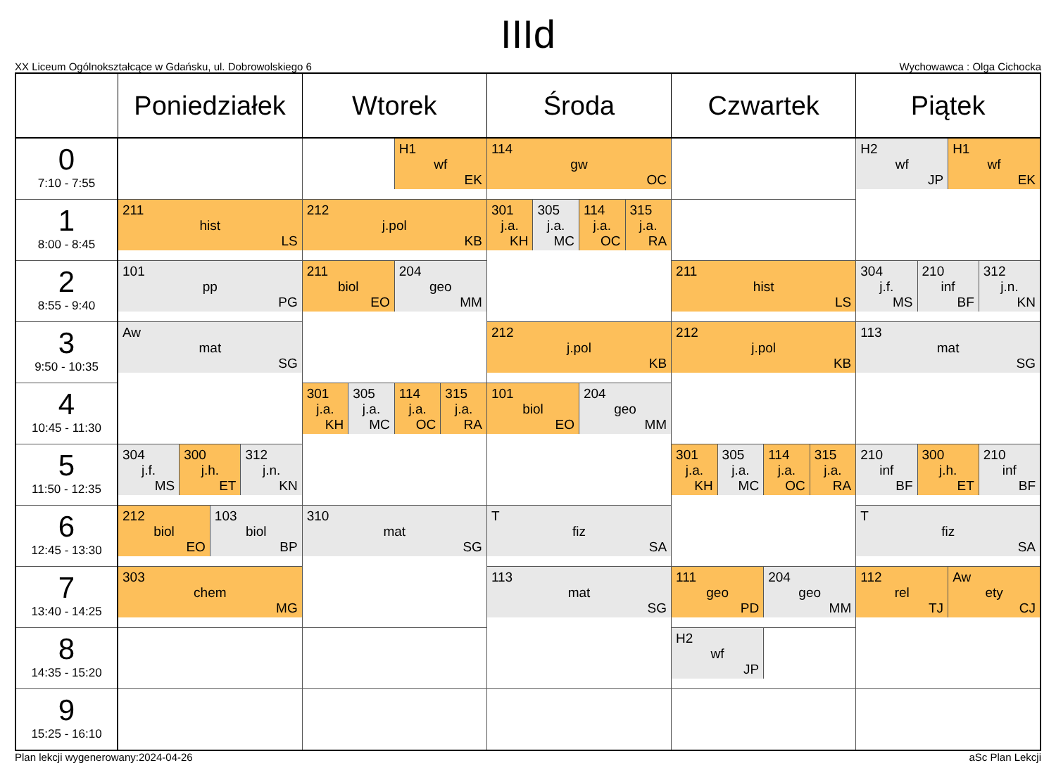IIId
XX Liceum Ogólnokształcące w Gdańsku, ul. Dobrowolskiego 6 Wychowawca : Olga Cichocka
| | Poniedziałek | Wtorek | Środa | Czwartek | Piątek |
| --- | --- | --- | --- | --- | --- |
| 0 7:10 - 7:55 | | H1 wf EK | 114 gw OC | | H2 wf JP H1 wf EK |
| 1 8:00 - 8:45 | 211 hist LS | 212 j.pol KB | 301 j.a. KH 305 j.a. MC 114 j.a. OC 315 j.a. RA | | |
| 2 8:55 - 9:40 | 101 pp PG | 211 biol EO 204 geo MM | | 211 hist LS | 304 j.f. MS 210 inf BF 312 j.n. KN |
| 3 9:50 - 10:35 | Aw mat SG | | 212 j.pol KB | 212 j.pol KB | 113 mat SG |
| 4 10:45 - 11:30 | | 301 j.a. KH 305 j.a. MC 114 j.a. OC 315 j.a. RA | 101 biol EO 204 geo MM | | |
| 5 11:50 - 12:35 | 304 j.f. MS 300 j.h. ET 312 j.n. KN | | | 301 j.a. KH 305 j.a. MC 114 j.a. OC 315 j.a. RA | 210 inf BF 300 j.h. ET 210 inf BF |
| 6 12:45 - 13:30 | 212 biol EO 103 biol BP | 310 mat SG | T fiz SA | | T fiz SA |
| 7 13:40 - 14:25 | 303 chem MG | | 113 mat SG | 111 geo PD 204 geo MM | 112 rel TJ Aw ety CJ |
| 8 14:35 - 15:20 | | | | H2 wf JP | |
| 9 15:25 - 16:10 | | | | | |
Plan lekcji wygenerowany:2024-04-26 aSc Plan Lekcji